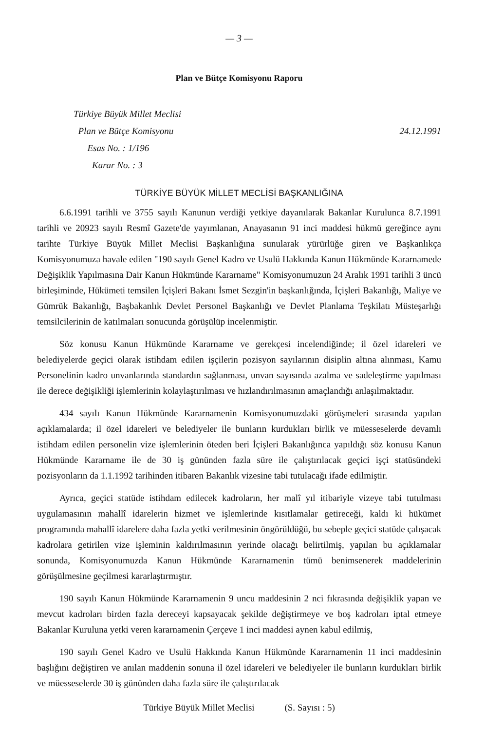— 3 —
Plan ve Bütçe Komisyonu Raporu
Türkiye Büyük Millet Meclisi
Plan ve Bütçe Komisyonu
Esas No. : 1/196
Karar No. : 3
24.12.1991
TÜRKİYE BÜYÜK MİLLET MECLİSİ BAŞKANLIĞINA
6.6.1991 tarihli ve 3755 sayılı Kanunun verdiği yetkiye dayanılarak Bakanlar Kurulunca 8.7.1991 tarihli ve 20923 sayılı Resmî Gazete'de yayımlanan, Anayasanın 91 inci maddesi hükmü gereğince aynı tarihte Türkiye Büyük Millet Meclisi Başkanlığına sunularak yürürlüğe giren ve Başkanlıkça Komisyonumuza havale edilen "190 sayılı Genel Kadro ve Usulü Hakkında Kanun Hükmünde Kararnamede Değişiklik Yapılmasına Dair Kanun Hükmünde Kararname" Komisyonumuzun 24 Aralık 1991 tarihli 3 üncü birleşiminde, Hükümeti temsilen İçişleri Bakanı İsmet Sezgin'in başkanlığında, İçişleri Bakanlığı, Maliye ve Gümrük Bakanlığı, Başbakanlık Devlet Personel Başkanlığı ve Devlet Planlama Teşkilatı Müsteşarlığı temsilcilerinin de katılmaları sonucunda görüşülüp incelenmiştir.
Söz konusu Kanun Hükmünde Kararname ve gerekçesi incelendiğinde; il özel idareleri ve belediyelerde geçici olarak istihdam edilen işçilerin pozisyon sayılarının disiplin altına alınması, Kamu Personelinin kadro unvanlarında standardın sağlanması, unvan sayısında azalma ve sadeleştirme yapılması ile derece değişikliği işlemlerinin kolaylaştırılması ve hızlandırılmasının amaçlandığı anlaşılmaktadır.
434 sayılı Kanun Hükmünde Kararnamenin Komisyonumuzdaki görüşmeleri sırasında yapılan açıklamalarda; il özel idareleri ve belediyeler ile bunların kurdukları birlik ve müesseselerde devamlı istihdam edilen personelin vize işlemlerinin öteden beri İçişleri Bakanlığınca yapıldığı söz konusu Kanun Hükmünde Kararname ile de 30 iş gününden fazla süre ile çalıştırılacak geçici işçi statüsündeki pozisyonların da 1.1.1992 tarihinden itibaren Bakanlık vizesine tabi tutulacağı ifade edilmiştir.
Ayrıca, geçici statüde istihdam edilecek kadroların, her malî yıl itibariyle vizeye tabi tutulması uygulamasının mahallî idarelerin hizmet ve işlemlerinde kısıtlamalar getireceği, kaldı ki hükümet programında mahallî idarelere daha fazla yetki verilmesinin öngörüldüğü, bu sebeple geçici statüde çalışacak kadrolara getirilen vize işleminin kaldırılmasının yerinde olacağı belirtilmiş, yapılan bu açıklamalar sonunda, Komisyonumuzda Kanun Hükmünde Kararnamenin tümü benimsenerek maddelerinin görüşülmesine geçilmesi kararlaştırmıştır.
190 sayılı Kanun Hükmünde Kararnamenin 9 uncu maddesinin 2 nci fıkrasında değişiklik yapan ve mevcut kadroları birden fazla dereceyi kapsayacak şekilde değiştirmeye ve boş kadroları iptal etmeye Bakanlar Kuruluna yetki veren kararnamenin Çerçeve 1 inci maddesi aynen kabul edilmiş,
190 sayılı Genel Kadro ve Usulü Hakkında Kanun Hükmünde Kararnamenin 11 inci maddesinin başlığını değiştiren ve anılan maddenin sonuna il özel idareleri ve belediyeler ile bunların kurdukları birlik ve müesseselerde 30 iş gününden daha fazla süre ile çalıştırılacak
Türkiye Büyük Millet Meclisi (S. Sayısı : 5)